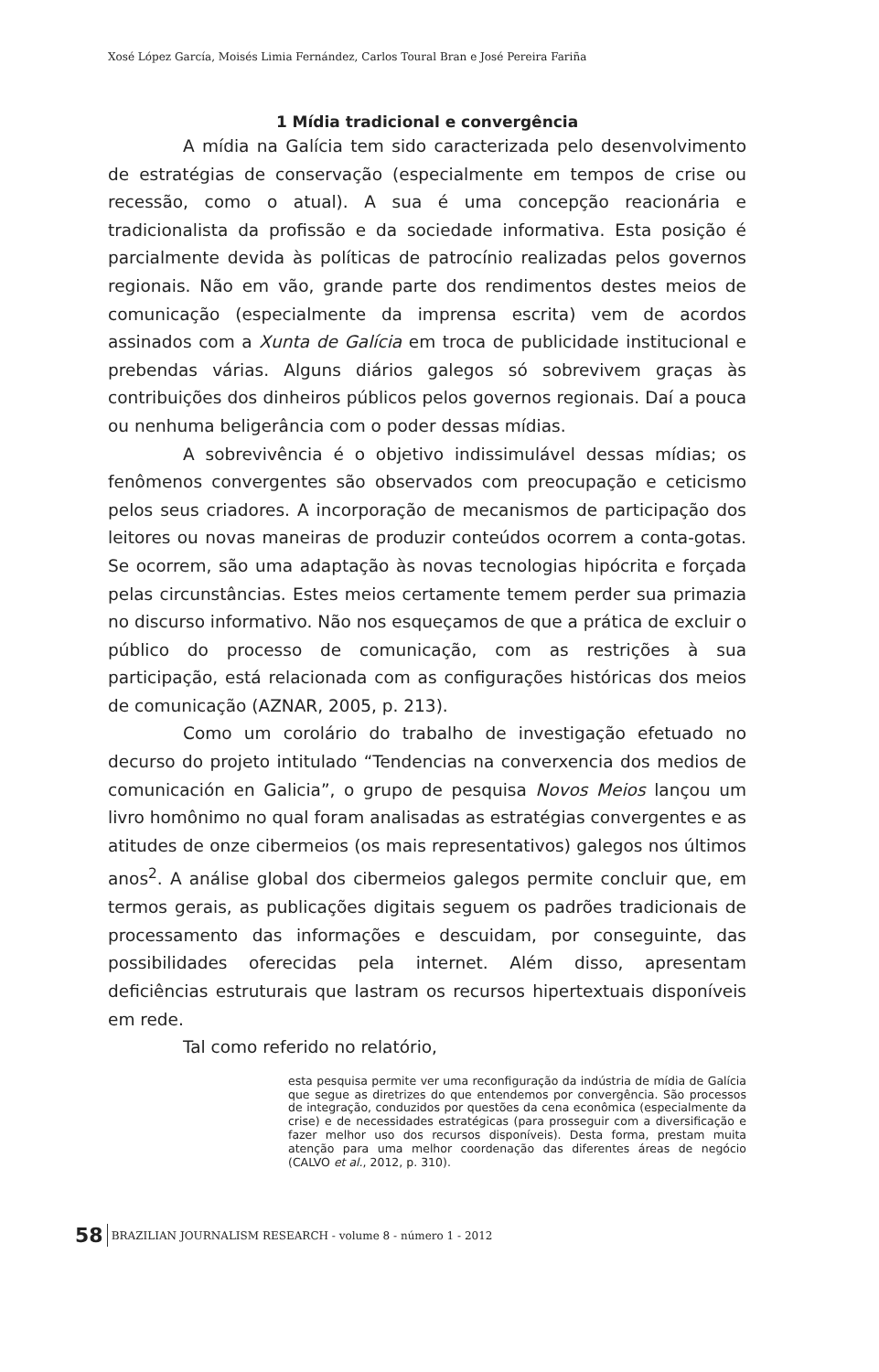Xosé López García, Moisés Limia Fernández, Carlos Toural Bran e José Pereira Fariña
1 Mídia tradicional e convergência
A mídia na Galícia tem sido caracterizada pelo desenvolvimento de estratégias de conservação (especialmente em tempos de crise ou recessão, como o atual). A sua é uma concepção reacionária e tradicionalista da profissão e da sociedade informativa. Esta posição é parcialmente devida às políticas de patrocínio realizadas pelos governos regionais. Não em vão, grande parte dos rendimentos destes meios de comunicação (especialmente da imprensa escrita) vem de acordos assinados com a Xunta de Galícia em troca de publicidade institucional e prebendas várias. Alguns diários galegos só sobrevivem graças às contribuições dos dinheiros públicos pelos governos regionais. Daí a pouca ou nenhuma beligerância com o poder dessas mídias.
A sobrevivência é o objetivo indissimulável dessas mídias; os fenômenos convergentes são observados com preocupação e ceticismo pelos seus criadores. A incorporação de mecanismos de participação dos leitores ou novas maneiras de produzir conteúdos ocorrem a conta-gotas. Se ocorrem, são uma adaptação às novas tecnologias hipócrita e forçada pelas circunstâncias. Estes meios certamente temem perder sua primazia no discurso informativo. Não nos esqueçamos de que a prática de excluir o público do processo de comunicação, com as restrições à sua participação, está relacionada com as configurações históricas dos meios de comunicação (AZNAR, 2005, p. 213).
Como um corolário do trabalho de investigação efetuado no decurso do projeto intitulado “Tendencias na converxencia dos medios de comunicación en Galicia”, o grupo de pesquisa Novos Meios lançou um livro homônimo no qual foram analisadas as estratégias convergentes e as atitudes de onze cibermeios (os mais representativos) galegos nos últimos anos<sup>2</sup>. A análise global dos cibermeios galegos permite concluir que, em termos gerais, as publicações digitais seguem os padrões tradicionais de processamento das informações e descuidam, por conseguinte, das possibilidades oferecidas pela internet. Além disso, apresentam deficiências estruturais que lastram os recursos hipertextuais disponíveis em rede.
Tal como referido no relatório,
esta pesquisa permite ver uma reconfiguração da indústria de mídia de Galícia que segue as diretrizes do que entendemos por convergência. São processos de integração, conduzidos por questões da cena econômica (especialmente da crise) e de necessidades estratégicas (para prosseguir com a diversificação e fazer melhor uso dos recursos disponíveis). Desta forma, prestam muita atenção para uma melhor coordenação das diferentes áreas de negócio (CALVO et al., 2012, p. 310).
58 BRAZILIAN JOURNALISM RESEARCH - volume 8 - número 1 - 2012